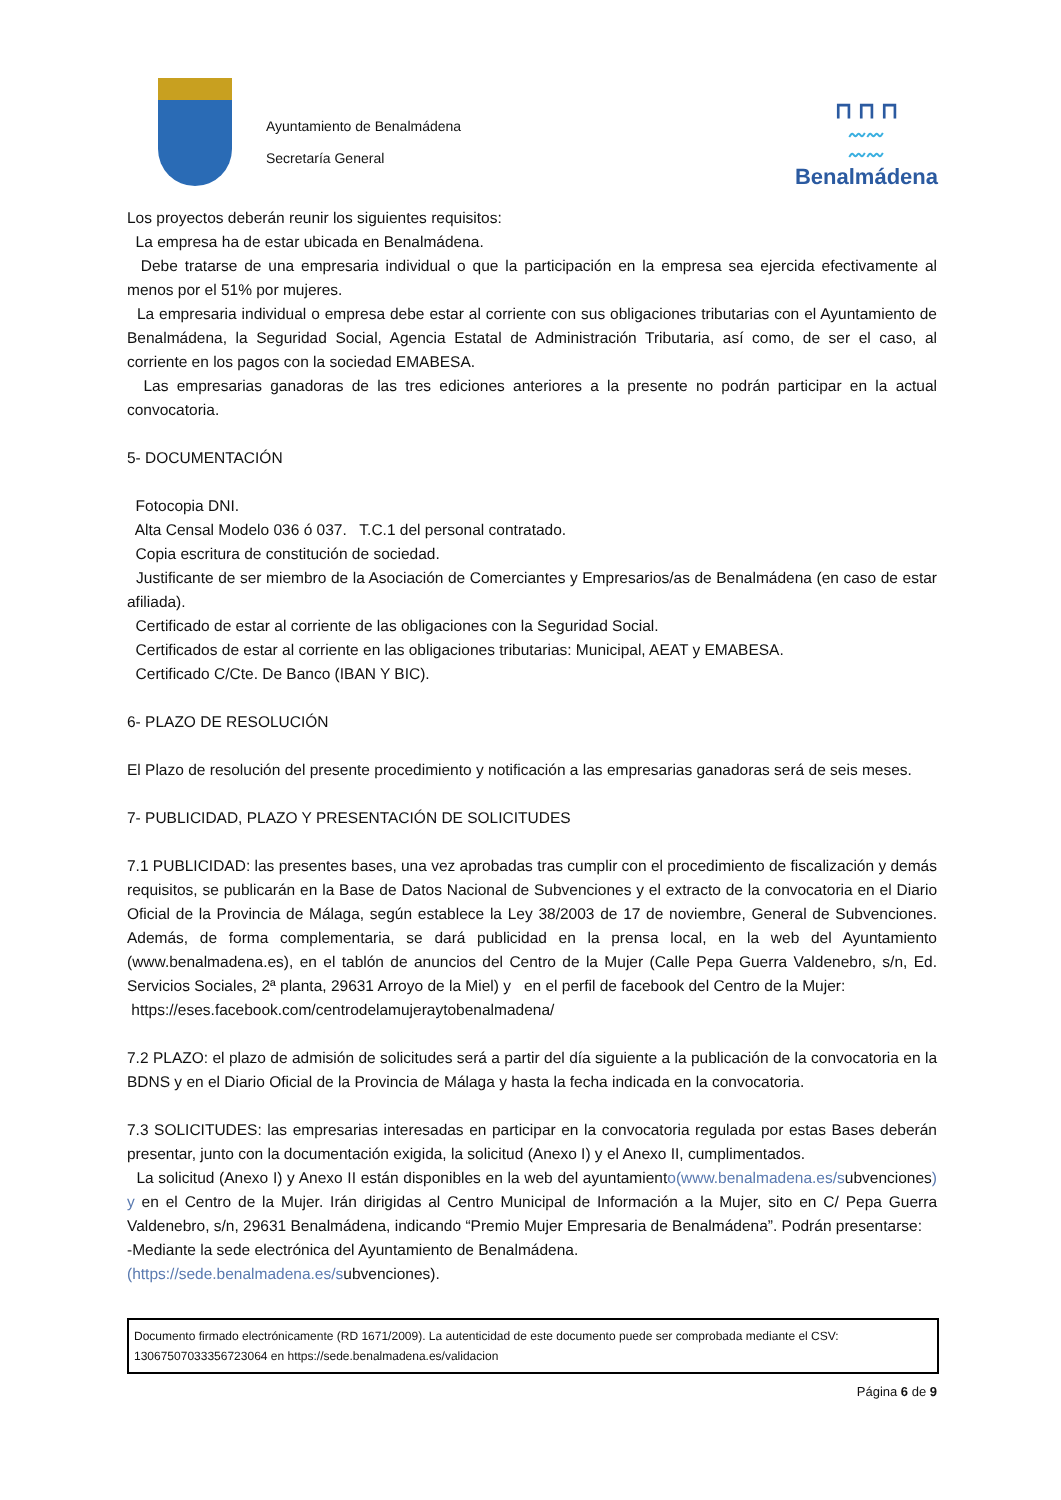Ayuntamiento de Benalmádena
Secretaría General
⊓ ⊓ ⊓
〰〰
〰〰
Benalmádena
Los proyectos deberán reunir los siguientes requisitos:
La empresa ha de estar ubicada en Benalmádena.
Debe tratarse de una empresaria individual o que la participación en la empresa sea ejercida efectivamente al menos por el 51% por mujeres.
La empresaria individual o empresa debe estar al corriente con sus obligaciones tributarias con el Ayuntamiento de Benalmádena, la Seguridad Social, Agencia Estatal de Administración Tributaria, así como, de ser el caso, al corriente en los pagos con la sociedad EMABESA.
Las empresarias ganadoras de las tres ediciones anteriores a la presente no podrán participar en la actual convocatoria.
5- DOCUMENTACIÓN
Fotocopia DNI.
Alta Censal Modelo 036 ó 037. T.C.1 del personal contratado.
Copia escritura de constitución de sociedad.
Justificante de ser miembro de la Asociación de Comerciantes y Empresarios/as de Benalmádena (en caso de estar afiliada).
Certificado de estar al corriente de las obligaciones con la Seguridad Social.
Certificados de estar al corriente en las obligaciones tributarias: Municipal, AEAT y EMABESA.
Certificado C/Cte. De Banco (IBAN Y BIC).
6- PLAZO DE RESOLUCIÓN
El Plazo de resolución del presente procedimiento y notificación a las empresarias ganadoras será de seis meses.
7- PUBLICIDAD, PLAZO Y PRESENTACIÓN DE SOLICITUDES
7.1 PUBLICIDAD: las presentes bases, una vez aprobadas tras cumplir con el procedimiento de fiscalización y demás requisitos, se publicarán en la Base de Datos Nacional de Subvenciones y el extracto de la convocatoria en el Diario Oficial de la Provincia de Málaga, según establece la Ley 38/2003 de 17 de noviembre, General de Subvenciones. Además, de forma complementaria, se dará publicidad en la prensa local, en la web del Ayuntamiento (www.benalmadena.es), en el tablón de anuncios del Centro de la Mujer (Calle Pepa Guerra Valdenebro, s/n, Ed. Servicios Sociales, 2ª planta, 29631 Arroyo de la Miel) y en el perfil de facebook del Centro de la Mujer:
https://eses.facebook.com/centrodelamujeraytobenalmadena/
7.2 PLAZO: el plazo de admisión de solicitudes será a partir del día siguiente a la publicación de la convocatoria en la BDNS y en el Diario Oficial de la Provincia de Málaga y hasta la fecha indicada en la convocatoria.
7.3 SOLICITUDES: las empresarias interesadas en participar en la convocatoria regulada por estas Bases deberán presentar, junto con la documentación exigida, la solicitud (Anexo I) y el Anexo II, cumplimentados.
La solicitud (Anexo I) y Anexo II están disponibles en la web del ayuntamiento(www.benalmadena.es/subvenciones) y en el Centro de la Mujer. Irán dirigidas al Centro Municipal de Información a la Mujer, sito en C/ Pepa Guerra Valdenebro, s/n, 29631 Benalmádena, indicando “Premio Mujer Empresaria de Benalmádena”. Podrán presentarse:
-Mediante la sede electrónica del Ayuntamiento de Benalmádena.
(https://sede.benalmadena.es/subvenciones).
Documento firmado electrónicamente (RD 1671/2009). La autenticidad de este documento puede ser comprobada mediante el CSV:
13067507033356723064 en https://sede.benalmadena.es/validacion
Página 6 de 9